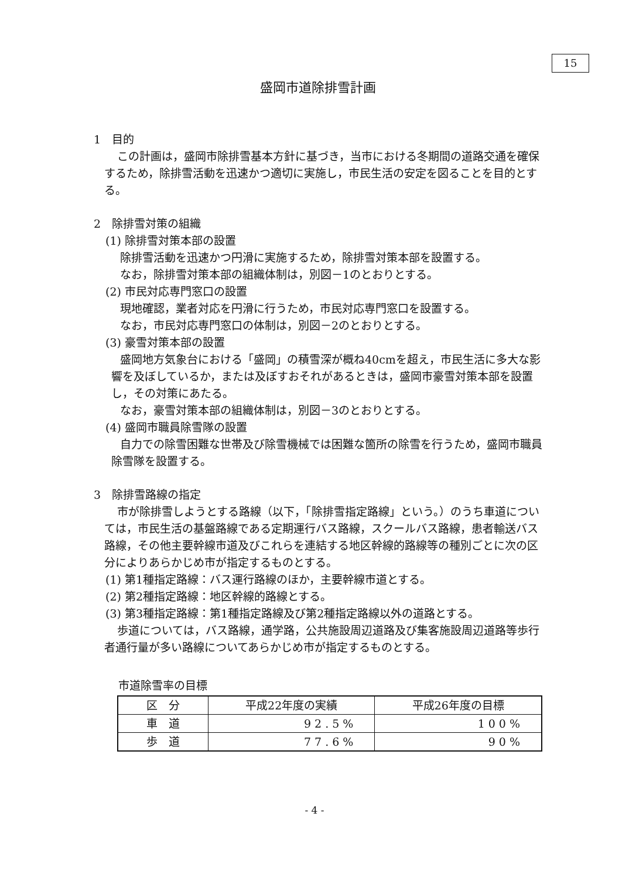15
盛岡市道除排雪計画
1　目的
この計画は，盛岡市除排雪基本方針に基づき，当市における冬期間の道路交通を確保するため，除排雪活動を迅速かつ適切に実施し，市民生活の安定を図ることを目的とする。
2　除排雪対策の組織
(1) 除排雪対策本部の設置
除排雪活動を迅速かつ円滑に実施するため，除排雪対策本部を設置する。
なお，除排雪対策本部の組織体制は，別図－1のとおりとする。
(2) 市民対応専門窓口の設置
現地確認，業者対応を円滑に行うため，市民対応専門窓口を設置する。
なお，市民対応専門窓口の体制は，別図－2のとおりとする。
(3) 豪雪対策本部の設置
盛岡地方気象台における「盛岡」の積雪深が概ね40cmを超え，市民生活に多大な影響を及ぼしているか，または及ぼすおそれがあるときは，盛岡市豪雪対策本部を設置し，その対策にあたる。
なお，豪雪対策本部の組織体制は，別図－3のとおりとする。
(4) 盛岡市職員除雪隊の設置
自力での除雪困難な世帯及び除雪機械では困難な箇所の除雪を行うため，盛岡市職員除雪隊を設置する。
3　除排雪路線の指定
市が除排雪しようとする路線（以下，「除排雪指定路線」という。）のうち車道については，市民生活の基盤路線である定期運行バス路線，スクールバス路線，患者輸送バス路線，その他主要幹線市道及びこれらを連結する地区幹線的路線等の種別ごとに次の区分によりあらかじめ市が指定するものとする。
(1) 第1種指定路線：バス運行路線のほか，主要幹線市道とする。
(2) 第2種指定路線：地区幹線的路線とする。
(3) 第3種指定路線：第1種指定路線及び第2種指定路線以外の道路とする。
歩道については，バス路線，通学路，公共施設周辺道路及び集客施設周辺道路等歩行者通行量が多い路線についてあらかじめ市が指定するものとする。
市道除雪率の目標
| 区 分 | 平成22年度の実績 | 平成26年度の目標 |
| --- | --- | --- |
| 車 道 | 92.5% | 100% |
| 歩 道 | 77.6% | 90% |
- 4 -